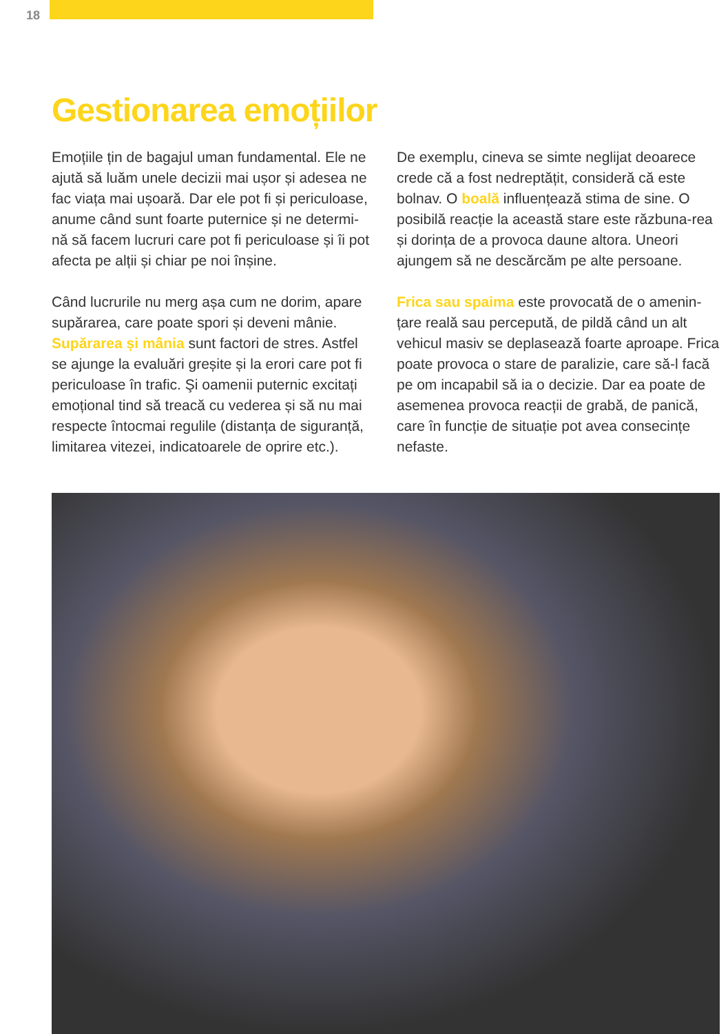18
Gestionarea emoțiilor
Emoțiile țin de bagajul uman fundamental. Ele ne ajută să luăm unele decizii mai ușor și adesea ne fac viața mai ușoară. Dar ele pot fi și periculoase, anume când sunt foarte puternice și ne determi-nă să facem lucruri care pot fi periculoase și îi pot afecta pe alții și chiar pe noi înșine.
Când lucrurile nu merg așa cum ne dorim, apare supărarea, care poate spori și deveni mânie. Supărarea și mânia sunt factori de stres. Astfel se ajunge la evaluări greșite și la erori care pot fi periculoase în trafic. Şi oamenii puternic excitați emoțional tind să treacă cu vederea și să nu mai respecte întocmai regulile (distanța de siguranță, limitarea vitezei, indicatoarele de oprire etc.).
De exemplu, cineva se simte neglijat deoarece crede că a fost nedreptățit, consideră că este bolnav. O boală influențează stima de sine. O posibilă reacție la această stare este răzbuna-rea și dorința de a provoca daune altora. Uneori ajungem să ne descărcăm pe alte persoane.
Frica sau spaima este provocată de o amenin-țare reală sau percepută, de pildă când un alt vehicul masiv se deplasează foarte aproape. Frica poate provoca o stare de paralizie, care să-l facă pe om incapabil să ia o decizie. Dar ea poate de asemenea provoca reacții de grabă, de panică, care în funcție de situație pot avea consecințe nefaste.